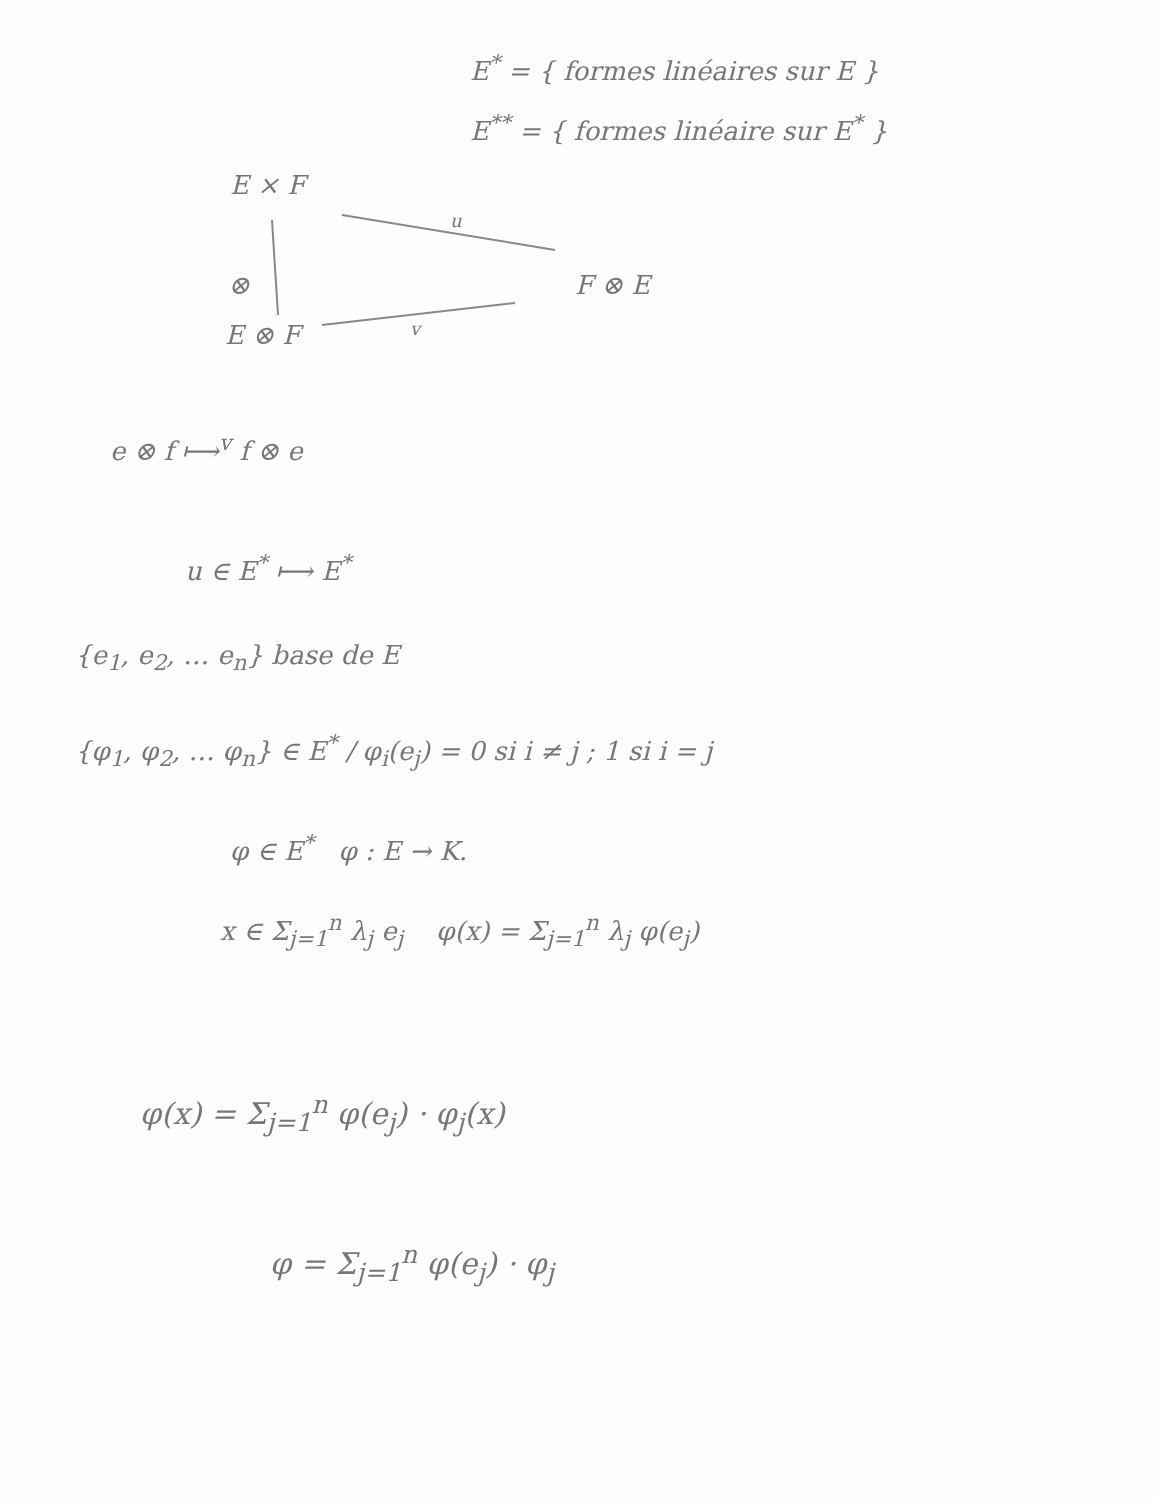E<sup>*</sup> = { formes linéaires sur E }
E<sup>**</sup> = { formes linéaire sur E<sup>*</sup> }
E × F
u
⊗ F ⊗ E
E ⊗ F v
e ⊗ f ⟼<sup>v</sup> f ⊗ e
u ∈ E<sup>*</sup> ⟼ E<sup>*</sup>
{e<sub>1</sub>, e<sub>2</sub>, … e<sub>n</sub>} base de E
{φ<sub>1</sub>, φ<sub>2</sub>, … φ<sub>n</sub>} ∈ E<sup>*</sup> / φ<sub>i</sub>(e<sub>j</sub>) = 0 si i ≠ j ; 1 si i = j
φ ∈ E<sup>*</sup> φ : E → K.
x ∈ Σ<sub>j=1</sub><sup>n</sup> λ<sub>j</sub> e<sub>j</sub> φ(x) = Σ<sub>j=1</sub><sup>n</sup> λ<sub>j</sub> φ(e<sub>j</sub>)
φ(x) = Σ<sub>j=1</sub><sup>n</sup> φ(e<sub>j</sub>) · φ<sub>j</sub>(x)
φ = Σ<sub>j=1</sub><sup>n</sup> φ(e<sub>j</sub>) · φ<sub>j</sub>